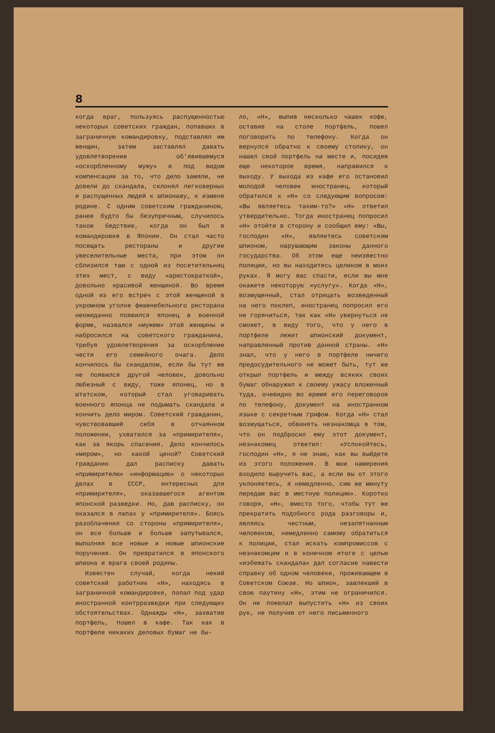8
когда враг, пользуясь распущенностью некоторых советских граждан, попавших в заграничную командировку, подставлял им женщин, затем заставлял давать удовлетворение об'явившемуся «оскорбленному мужу» и под видом компенсации за то, что дело замяли, не довели до скандала, склонял легковерных и распущенных людей к шпионажу, к измене родине. С одним советским гражданином, ранее будто бы безупречным, случилось такое бедствие, когда он был в командировке в Японии. Он стал часто посещать рестораны и другие увеселительные места, при этом он сблизился там с одной из посетительниц этих мест, с виду «аристократкой», довольно красивой женщиной. Во время одной из его встреч с этой женщиной в укромном уголке фешенебельного ресторана неожиданно появился японец в военной форме, назвался «мужем» этой женщины и набросился на советского гражданина, требуя удовлетворения за оскорбление чести его семейного очага. Дело кончилось бы скандалом, если бы тут же не появился другой человек, довольно любезный с виду, тоже японец, но в штатском, который стал уговаривать военного японца не подымать скандала и кончить дело миром. Советский гражданин, чувствовавший себя в отчаянном положении, ухватился за «примирителя», как за якорь спасения. Дело кончилось «миром», но какой ценой? Советский гражданин дал расписку давать «примирителю» «информацию» о некоторых делах в СССР, интересных для «примирителя», оказавшегося агентом японской разведки. Но, дав расписку, он оказался в лапах у «примирителя». Боясь разоблачения со стороны «примирителя», он все больше и больше запутывался, выполняя все новые и новые шпионские поручения. Он превратился в японского шпиона и врага своей родины.
Известен случай, когда некий советский работник «Н», находясь в заграничной командировке, попал под удар иностранной контрразведки при следующих обстоятельствах. Однажды «Н», захватив портфель, пошел в кафе. Так как в портфеле никаких деловых бумаг не бы-
ло, «Н», выпив несколько чашек кофе, оставив на столе портфель, пошел поговорить по телефону. Когда он вернулся обратно к своему столику, он нашел свой портфель на месте и, посидев еще некоторое время, направился к выходу. У выхода из кафе его остановил молодой человек иностранец, который обратился к «Н» со следующим вопросом: «Вы являетесь таким-то?» «Н» ответил утвердительно. Тогда иностранец попросил «Н» отойти в сторону и сообщил ему: «Вы, господин «Н», являетесь советским шпионом, нарушающим законы данного государства. Об этом еще неизвестно полиции, но вы находитесь целиком в моих руках. Я могу вас спасти, если вы мне окажете некоторую «услугу». Когда «Н», возмущенный, стал отрицать возведенный на него поклеп, иностранец попросил его не горячиться, так как «Н» увернуться не сможет, в виду того, что у него в портфеле лежит шпионский документ, направленный против данной страны. «Н» знал, что у него в портфеле ничего предосудительного не может быть, тут же открыл портфель и между всяких своих бумаг обнаружил к своему ужасу вложенный туда, очевидно во время его переговоров по телефону, документ на иностранном языке с секретным грифом. Когда «Н» стал возмущаться, обвинять незнакомца в том, что он подбросил ему этот документ, незнакомец ответил: «Успокойтесь, господин «Н», я не знаю, как вы выйдете из этого положения. В мои намерения входило выручить вас, а если вы от этого уклоняетесь, я немедленно, сию же минуту передам вас в местную полицию». Коротко говоря, «Н», вместо того, чтобы тут же прекратить подобного рода разговоры и, являясь честным, незапятнанным человеком, немедленно самому обратиться к полиции, стал искать компромиссов с незнакомцем и в конечном итоге с целью «избежать скандала» дал согласие навести справку об одном человеке, проживающем в Советском Союзе. Но шпион, завлекший в свою паутину «Н», этим не ограничился. Он не пожелал выпустить «Н» из своих рук, не получив от него письменного